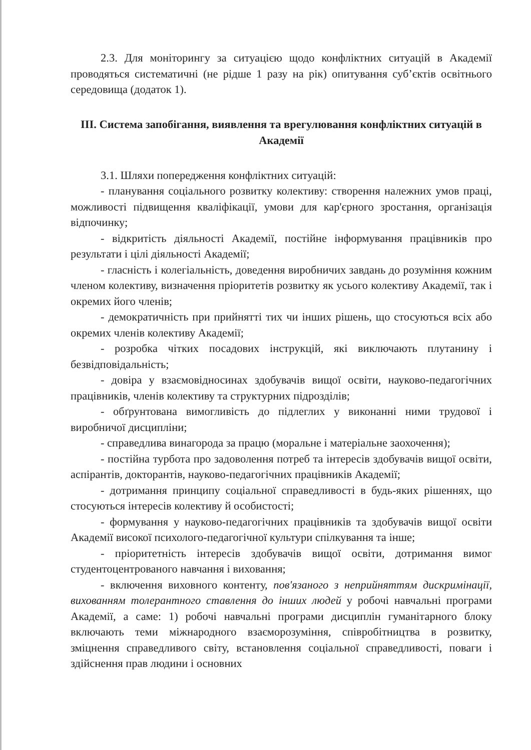2.3. Для моніторингу за ситуацією щодо конфліктних ситуацій в Академії проводяться систематичні (не рідше 1 разу на рік) опитування суб’єктів освітнього середовища (додаток 1).
III. Система запобігання, виявлення та врегулювання конфліктних ситуацій в Академії
3.1. Шляхи попередження конфліктних ситуацій:
- планування соціального розвитку колективу: створення належних умов праці, можливості підвищення кваліфікації, умови для кар'єрного зростання, організація відпочинку;
- відкритість діяльності Академії, постійне інформування працівників про результати і цілі діяльності Академії;
- гласність і колегіальність, доведення виробничих завдань до розуміння кожним членом колективу, визначення пріоритетів розвитку як усього колективу Академії, так і окремих його членів;
- демократичність при прийнятті тих чи інших рішень, що стосуються всіх або окремих членів колективу Академії;
- розробка чітких посадових інструкцій, які виключають плутанину і безвідповідальність;
- довіра у взаємовідносинах здобувачів вищої освіти, науково-педагогічних працівників, членів колективу та структурних підрозділів;
- обґрунтована вимогливість до підлеглих у виконанні ними трудової і виробничої дисципліни;
- справедлива винагорода за працю (моральне і матеріальне заохочення);
- постійна турбота про задоволення потреб та інтересів здобувачів вищої освіти, аспірантів, докторантів, науково-педагогічних працівників Академії;
- дотримання принципу соціальної справедливості в будь-яких рішеннях, що стосуються інтересів колективу й особистості;
- формування у науково-педагогічних працівників та здобувачів вищої освіти Академії високої психолого-педагогічної культури спілкування та інше;
- пріоритетність інтересів здобувачів вищої освіти, дотримання вимог студентоцентрованого навчання і виховання;
- включення виховного контенту, пов'язаного з неприйняттям дискримінації, вихованням толерантного ставлення до інших людей у робочі навчальні програми Академії, а саме: 1) робочі навчальні програми дисциплін гуманітарного блоку включають теми міжнародного взаєморозуміння, співробітництва в розвитку, зміцнення справедливого світу, встановлення соціальної справедливості, поваги і здійснення прав людини і основних